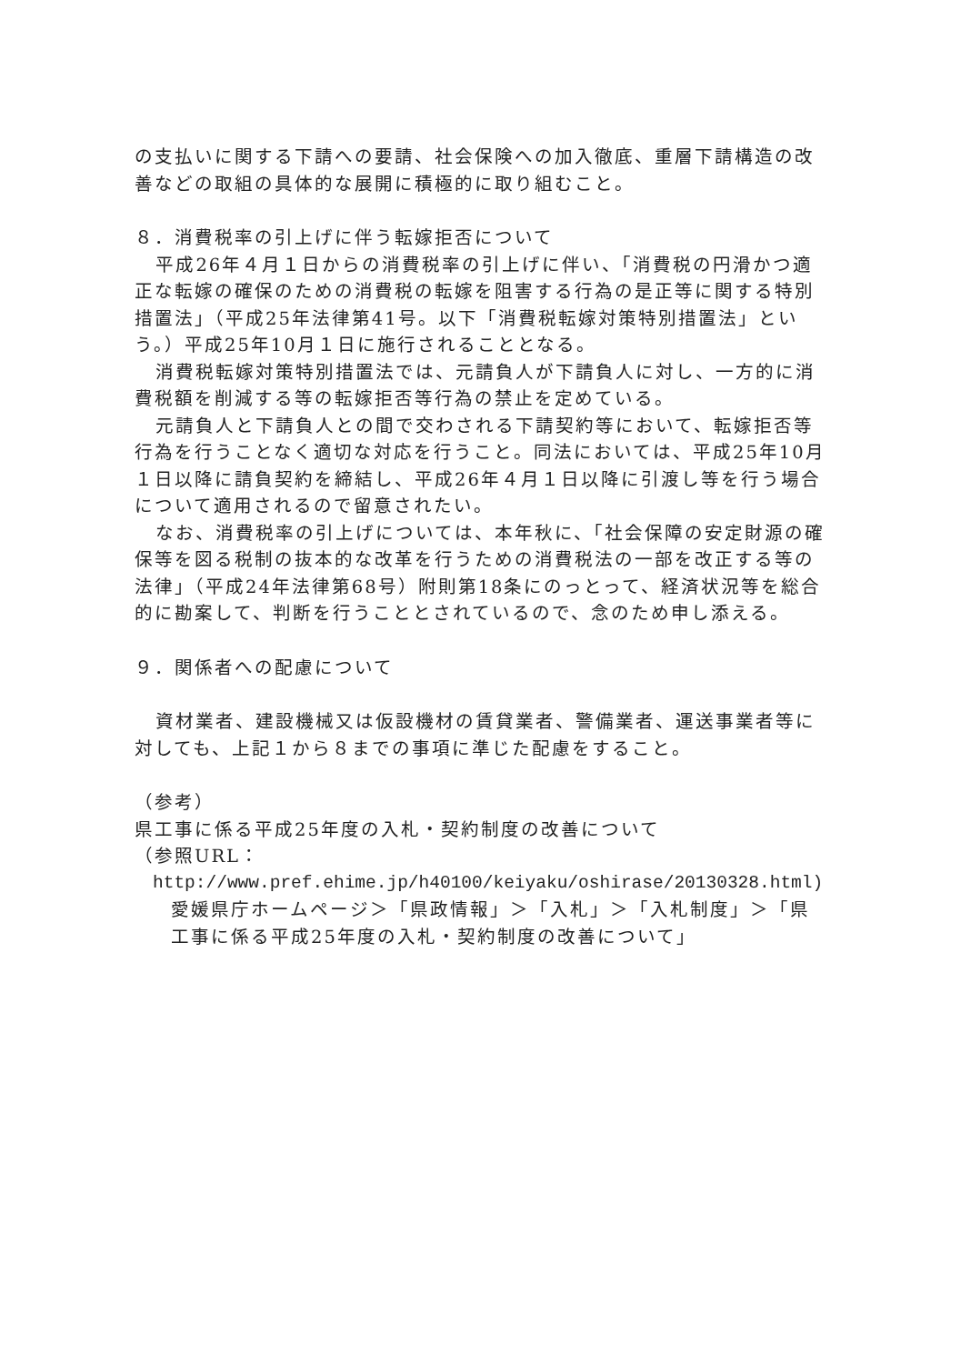の支払いに関する下請への要請、社会保険への加入徹底、重層下請構造の改善などの取組の具体的な展開に積極的に取り組むこと。
８．消費税率の引上げに伴う転嫁拒否について
平成26年４月１日からの消費税率の引上げに伴い、「消費税の円滑かつ適正な転嫁の確保のための消費税の転嫁を阻害する行為の是正等に関する特別措置法」（平成25年法律第41号。以下「消費税転嫁対策特別措置法」という。）平成25年10月１日に施行されることとなる。
消費税転嫁対策特別措置法では、元請負人が下請負人に対し、一方的に消費税額を削減する等の転嫁拒否等行為の禁止を定めている。
元請負人と下請負人との間で交わされる下請契約等において、転嫁拒否等行為を行うことなく適切な対応を行うこと。同法においては、平成25年10月１日以降に請負契約を締結し、平成26年４月１日以降に引渡し等を行う場合について適用されるので留意されたい。
なお、消費税率の引上げについては、本年秋に、「社会保障の安定財源の確保等を図る税制の抜本的な改革を行うための消費税法の一部を改正する等の法律」（平成24年法律第68号）附則第18条にのっとって、経済状況等を総合的に勘案して、判断を行うこととされているので、念のため申し添える。
９．関係者への配慮について
資材業者、建設機械又は仮設機材の賃貸業者、警備業者、運送事業者等に対しても、上記１から８までの事項に準じた配慮をすること。
（参考）
県工事に係る平成25年度の入札・契約制度の改善について
（参照URL：
http://www.pref.ehime.jp/h40100/keiyaku/oshirase/20130328.html)
愛媛県庁ホームページ＞「県政情報」＞「入札」＞「入札制度」＞「県工事に係る平成25年度の入札・契約制度の改善について」